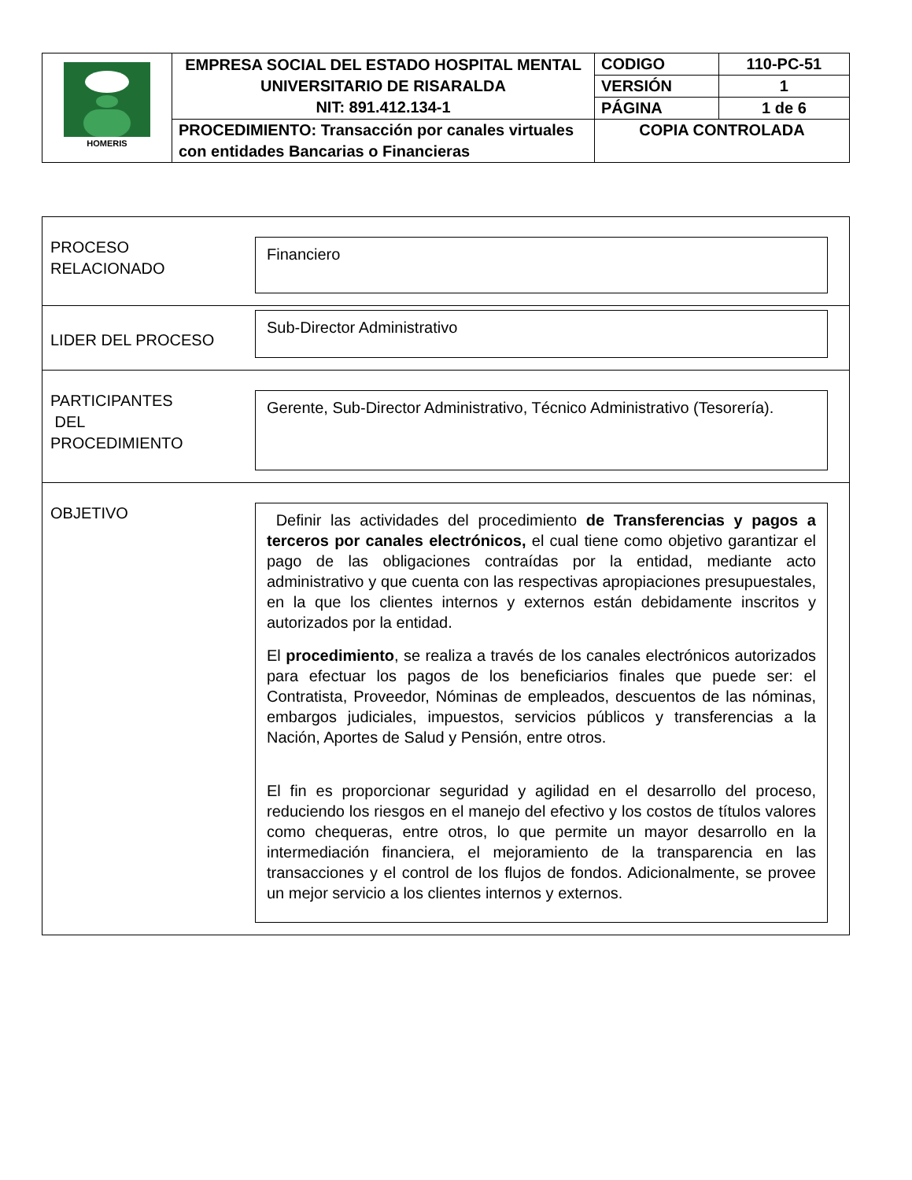| HOMERIS | EMPRESA SOCIAL DEL ESTADO HOSPITAL MENTAL UNIVERSITARIO DE RISARALDA NIT: 891.412.134-1 | CODIGO | 110-PC-51 |
| | | VERSIÓN | 1 |
| | | PÁGINA | 1 de 6 |
| | PROCEDIMIENTO: Transacción por canales virtuales con entidades Bancarias o Financieras | COPIA CONTROLADA | |
PROCESO
RELACIONADO
Financiero
LIDER DEL PROCESO
Sub-Director Administrativo
PARTICIPANTES
DEL
PROCEDIMIENTO
Gerente, Sub-Director Administrativo, Técnico Administrativo (Tesorería).
OBJETIVO
Definir las actividades del procedimiento de Transferencias y pagos a terceros por canales electrónicos, el cual tiene como objetivo garantizar el pago de las obligaciones contraídas por la entidad, mediante acto administrativo y que cuenta con las respectivas apropiaciones presupuestales, en la que los clientes internos y externos están debidamente inscritos y autorizados por la entidad.
El procedimiento, se realiza a través de los canales electrónicos autorizados para efectuar los pagos de los beneficiarios finales que puede ser: el Contratista, Proveedor, Nóminas de empleados, descuentos de las nóminas, embargos judiciales, impuestos, servicios públicos y transferencias a la Nación, Aportes de Salud y Pensión, entre otros.
El fin es proporcionar seguridad y agilidad en el desarrollo del proceso, reduciendo los riesgos en el manejo del efectivo y los costos de títulos valores como chequeras, entre otros, lo que permite un mayor desarrollo en la intermediación financiera, el mejoramiento de la transparencia en las transacciones y el control de los flujos de fondos. Adicionalmente, se provee un mejor servicio a los clientes internos y externos.